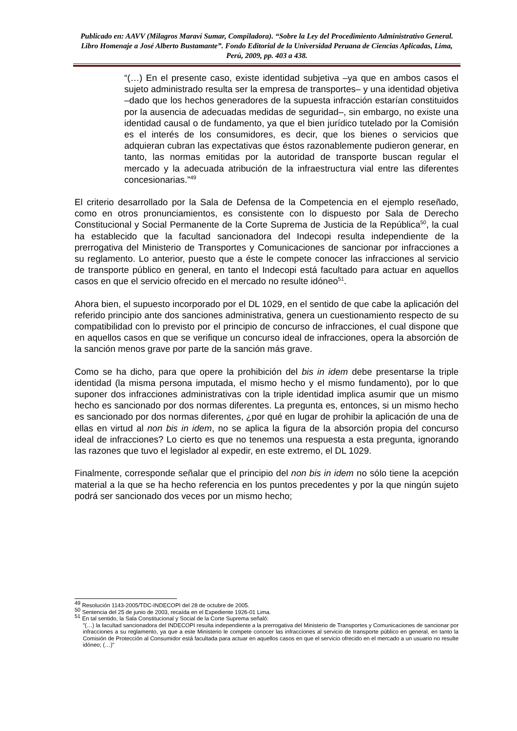Publicado en: AAVV (Milagros Maraví Sumar, Compiladora). “Sobre la Ley del Procedimiento Administrativo General. Libro Homenaje a José Alberto Bustamante”. Fondo Editorial de la Universidad Peruana de Ciencias Aplicadas, Lima, Perú, 2009, pp. 403 a 438.
“(…) En el presente caso, existe identidad subjetiva –ya que en ambos casos el sujeto administrado resulta ser la empresa de transportes– y una identidad objetiva –dado que los hechos generadores de la supuesta infracción estarían constituidos por la ausencia de adecuadas medidas de seguridad–, sin embargo, no existe una identidad causal o de fundamento, ya que el bien jurídico tutelado por la Comisión es el interés de los consumidores, es decir, que los bienes o servicios que adquieran cubran las expectativas que éstos razonablemente pudieron generar, en tanto, las normas emitidas por la autoridad de transporte buscan regular el mercado y la adecuada atribución de la infraestructura vial entre las diferentes concesionarias.”<sup>49</sup>
El criterio desarrollado por la Sala de Defensa de la Competencia en el ejemplo reseñado, como en otros pronunciamientos, es consistente con lo dispuesto por Sala de Derecho Constitucional y Social Permanente de la Corte Suprema de Justicia de la República<sup>50</sup>, la cual ha establecido que la facultad sancionadora del Indecopi resulta independiente de la prerrogativa del Ministerio de Transportes y Comunicaciones de sancionar por infracciones a su reglamento. Lo anterior, puesto que a éste le compete conocer las infracciones al servicio de transporte público en general, en tanto el Indecopi está facultado para actuar en aquellos casos en que el servicio ofrecido en el mercado no resulte idóneo<sup>51</sup>.
Ahora bien, el supuesto incorporado por el DL 1029, en el sentido de que cabe la aplicación del referido principio ante dos sanciones administrativa, genera un cuestionamiento respecto de su compatibilidad con lo previsto por el principio de concurso de infracciones, el cual dispone que en aquellos casos en que se verifique un concurso ideal de infracciones, opera la absorción de la sanción menos grave por parte de la sanción más grave.
Como se ha dicho, para que opere la prohibición del bis in idem debe presentarse la triple identidad (la misma persona imputada, el mismo hecho y el mismo fundamento), por lo que suponer dos infracciones administrativas con la triple identidad implica asumir que un mismo hecho es sancionado por dos normas diferentes. La pregunta es, entonces, si un mismo hecho es sancionado por dos normas diferentes, ¿por qué en lugar de prohibir la aplicación de una de ellas en virtud al non bis in idem, no se aplica la figura de la absorción propia del concurso ideal de infracciones? Lo cierto es que no tenemos una respuesta a esta pregunta, ignorando las razones que tuvo el legislador al expedir, en este extremo, el DL 1029.
Finalmente, corresponde señalar que el principio del non bis in idem no sólo tiene la acepción material a la que se ha hecho referencia en los puntos precedentes y por la que ningún sujeto podrá ser sancionado dos veces por un mismo hecho;
<sup>49</sup> Resolución 1143-2005/TDC-INDECOPI del 28 de octubre de 2005.
<sup>50</sup> Sentencia del 25 de junio de 2003, recaída en el Expediente 1926-01 Lima.
<sup>51</sup> En tal sentido, la Sala Constitucional y Social de la Corte Suprema señaló:
"(…) la facultad sancionadora del INDECOPI resulta independiente a la prerrogativa del Ministerio de Transportes y Comunicaciones de sancionar por infracciones a su reglamento, ya que a este Ministerio le compete conocer las infracciones al servicio de transporte público en general, en tanto la Comisión de Protección al Consumidor está facultada para actuar en aquellos casos en que el servicio ofrecido en el mercado a un usuario no resulte idóneo; (…)"